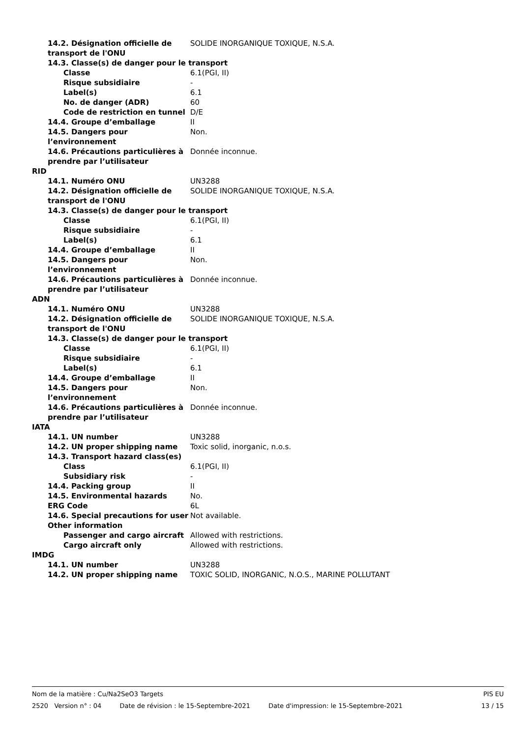14.2. Désignation officielle de transport de l'ONU
SOLIDE INORGANIQUE TOXIQUE, N.S.A.
14.3. Classe(s) de danger pour le transport
Classe 6.1(PGI, II)
Risque subsidiaire -
Label(s) 6.1
No. de danger (ADR) 60
Code de restriction en tunnel
D/E
14.4. Groupe d’emballage II
14.5. Dangers pour l’environnement
Non.
14.6. Précautions particulières à prendre par l’utilisateur
Donnée inconnue.
RID
14.1. Numéro ONU UN3288
14.2. Désignation officielle de transport de l'ONU
SOLIDE INORGANIQUE TOXIQUE, N.S.A.
14.3. Classe(s) de danger pour le transport
Classe 6.1(PGI, II)
Risque subsidiaire -
Label(s) 6.1
14.4. Groupe d’emballage II
14.5. Dangers pour l’environnement
Non.
14.6. Précautions particulières à prendre par l’utilisateur
Donnée inconnue.
ADN
14.1. Numéro ONU UN3288
14.2. Désignation officielle de transport de l'ONU
SOLIDE INORGANIQUE TOXIQUE, N.S.A.
14.3. Classe(s) de danger pour le transport
Classe 6.1(PGI, II)
Risque subsidiaire -
Label(s) 6.1
14.4. Groupe d’emballage II
14.5. Dangers pour l’environnement
Non.
14.6. Précautions particulières à prendre par l’utilisateur
Donnée inconnue.
IATA
14.1. UN number UN3288
14.2. UN proper shipping name Toxic solid, inorganic, n.o.s.
14.3. Transport hazard class(es)
Class 6.1(PGI, II)
Subsidiary risk -
14.4. Packing group II
14.5. Environmental hazards No.
ERG Code 6L
14.6. Special precautions for user
Not available.
Other information
Passenger and cargo aircraft Allowed with restrictions.
Cargo aircraft only Allowed with restrictions.
IMDG
14.1. UN number UN3288
14.2. UN proper shipping name TOXIC SOLID, INORGANIC, N.O.S., MARINE POLLUTANT
Nom de la matière : Cu/Na2SeO3 Targets PIS EU
2520 Version n° : 04 Date de révision : le 15-Septembre-2021 Date d'impression: le 15-Septembre-2021 13 / 15